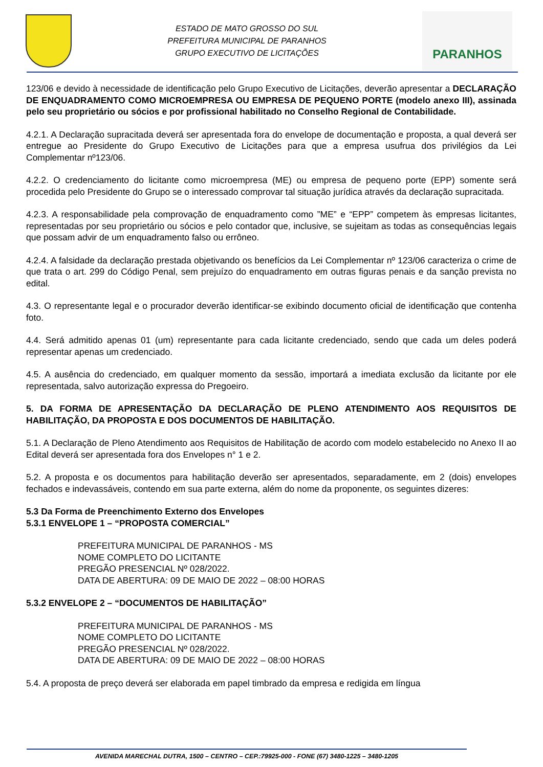ESTADO DE MATO GROSSO DO SUL
PREFEITURA MUNICIPAL DE PARANHOS
GRUPO EXECUTIVO DE LICITAÇÕES
PARANHOS
123/06 e devido à necessidade de identificação pelo Grupo Executivo de Licitações, deverão apresentar a DECLARAÇÃO DE ENQUADRAMENTO COMO MICROEMPRESA OU EMPRESA DE PEQUENO PORTE (modelo anexo III), assinada pelo seu proprietário ou sócios e por profissional habilitado no Conselho Regional de Contabilidade.
4.2.1. A Declaração supracitada deverá ser apresentada fora do envelope de documentação e proposta, a qual deverá ser entregue ao Presidente do Grupo Executivo de Licitações para que a empresa usufrua dos privilégios da Lei Complementar nº123/06.
4.2.2. O credenciamento do licitante como microempresa (ME) ou empresa de pequeno porte (EPP) somente será procedida pelo Presidente do Grupo se o interessado comprovar tal situação jurídica através da declaração supracitada.
4.2.3. A responsabilidade pela comprovação de enquadramento como ”ME” e “EPP” competem às empresas licitantes, representadas por seu proprietário ou sócios e pelo contador que, inclusive, se sujeitam as todas as consequências legais que possam advir de um enquadramento falso ou errôneo.
4.2.4. A falsidade da declaração prestada objetivando os benefícios da Lei Complementar nº 123/06 caracteriza o crime de que trata o art. 299 do Código Penal, sem prejuízo do enquadramento em outras figuras penais e da sanção prevista no edital.
4.3. O representante legal e o procurador deverão identificar-se exibindo documento oficial de identificação que contenha foto.
4.4. Será admitido apenas 01 (um) representante para cada licitante credenciado, sendo que cada um deles poderá representar apenas um credenciado.
4.5. A ausência do credenciado, em qualquer momento da sessão, importará a imediata exclusão da licitante por ele representada, salvo autorização expressa do Pregoeiro.
5. DA FORMA DE APRESENTAÇÃO DA DECLARAÇÃO DE PLENO ATENDIMENTO AOS REQUISITOS DE HABILITAÇÃO, DA PROPOSTA E DOS DOCUMENTOS DE HABILITAÇÃO.
5.1. A Declaração de Pleno Atendimento aos Requisitos de Habilitação de acordo com modelo estabelecido no Anexo II ao Edital deverá ser apresentada fora dos Envelopes n° 1 e 2.
5.2. A proposta e os documentos para habilitação deverão ser apresentados, separadamente, em 2 (dois) envelopes fechados e indevassáveis, contendo em sua parte externa, além do nome da proponente, os seguintes dizeres:
5.3 Da Forma de Preenchimento Externo dos Envelopes
5.3.1 ENVELOPE 1 – “PROPOSTA COMERCIAL”
PREFEITURA MUNICIPAL DE PARANHOS - MS
NOME COMPLETO DO LICITANTE
PREGÃO PRESENCIAL Nº 028/2022.
DATA DE ABERTURA: 09 DE MAIO DE 2022 – 08:00 HORAS
5.3.2 ENVELOPE 2 – “DOCUMENTOS DE HABILITAÇÃO”
PREFEITURA MUNICIPAL DE PARANHOS - MS
NOME COMPLETO DO LICITANTE
PREGÃO PRESENCIAL Nº 028/2022.
DATA DE ABERTURA: 09 DE MAIO DE 2022 – 08:00 HORAS
5.4. A proposta de preço deverá ser elaborada em papel timbrado da empresa e redigida em língua
AVENIDA MARECHAL DUTRA, 1500 – CENTRO – CEP.:79925-000 - FONE (67) 3480-1225 – 3480-1205